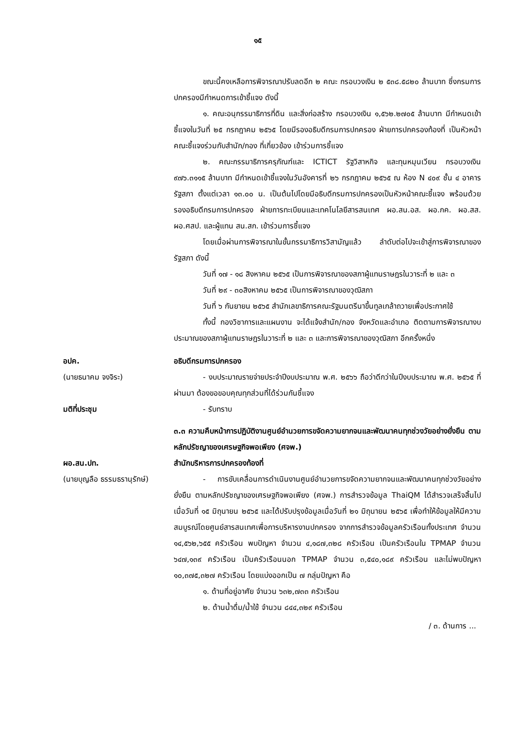๑๕
ขณะนี้คงเหลือการพิจารณาปรับลดอีก ๒ คณะ กรอบวงเงิน ๒ ๕๓๘.๕๘๒๐ ล้านบาท ซึ่งกรมการปกครองมีกำหนดการเข้าชี้แจง ดังนี้
๑. คณะอนุกรรมาธิการที่ดิน และสิ่งก่อสร้าง กรอบวงเงิน ๑,๕๖๒.๒๗๐๕ ล้านบาท มีกำหนดเข้าชี้แจงในวันที่ ๒๕ กรกฎาคม ๒๕๖๕ โดยมีรองอธิบดีกรมการปกครอง ฝ่ายการปกครองท้องที่ เป็นหัวหน้าคณะชี้แจงร่วมกับสำนัก/กอง ที่เกี่ยวข้อง เข้าร่วมการชี้แจง
๒. คณะกรรมาธิการครุภัณฑ์และ ICTICT รัฐวิสาหกิจ และทุนหมุนเวียน กรอบวงเงิน ๙๗๖.๓๑๑๕ ล้านบาท มีกำหนดเข้าชี้แจงในวันอังคารที่ ๒๖ กรกฎาคม ๒๕๖๕ ณ ห้อง N ๔๐๙ ชั้น ๔ อาคารรัฐสภา ตั้งแต่เวลา ๑๓.๐๐ น. เป็นต้นไปโดยมีอธิบดีกรมการปกครองเป็นหัวหน้าคณะชี้แจง พร้อมด้วยรองอธิบดีกรมการปกครอง ฝ่ายการทะเบียนและเทคโนโลยีสารสนเทศ ผอ.สน.อส. ผอ.กค. ผอ.สส. ผอ.ศสป. และผู้แทน สน.สก. เข้าร่วมการชี้แจง
โดยเมื่อผ่านการพิจารณาในขั้นกรรมาธิการวิสามัญแล้ว ลำดับต่อไปจะเข้าสู่การพิจารณาของรัฐสภา ดังนี้
วันที่ ๑๗ - ๑๘ สิงหาคม ๒๕๖๕ เป็นการพิจารณาของสภาผู้แทนราษฎรในวาระที่ ๒ และ ๓
วันที่ ๒๙ - ๓๐สิงหาคม ๒๕๖๕ เป็นการพิจารณาของวุฒิสภา
วันที่ ๖ กันยายน ๒๕๖๕ สำนักเลขาธิการคณะรัฐมนตรีนาขึ้นทูลเกล้าถวายเพื่อประกาศใช้
ทั้งนี้ กองวิชาการและแผนงาน จะได้แจ้งสำนัก/กอง จังหวัดและอำเภอ ติดตามการพิจารณางบประมาณของสภาผู้แทนราษฎรในวาระที่ ๒ และ ๓ และการพิจารณาของวุฒิสภา อีกครั้งหนึ่ง
อปค.
(นายธนาคม จงจิระ)
อธิบดีกรมการปกครอง
- งบประมาณรายจ่ายประจำปีงบประมาณ พ.ศ. ๒๕๖๖ ถือว่าดีกว่าในปีงบประมาณ พ.ศ. ๒๕๖๕ ที่ผ่านมา ต้องขอขอบคุณทุกส่วนที่ได้ร่วมกันชี้แจง
มติที่ประชุม - รับทราบ
๓.๓ ความคืบหน้าการปฏิบัติงานศูนย์อำนวยการขจัดความยากจนและพัฒนาคนทุกช่วงวัยอย่างยั่งยืน ตามหลักปรัชญาของเศรษฐกิจพอเพียง (ศจพ.)
ผอ.สน.ปท.
(นายบุญลือ ธรรมธรานุรักษ์)
สำนักบริหารการปกครองท้องที่
- การขับเคลื่อนการดำเนินงานศูนย์อำนวยการขจัดความยากจนและพัฒนาคนทุกช่วงวัยอย่างยั่งยืน ตามหลักปรัชญาของเศรษฐกิจพอเพียง (ศจพ.) การสำรวจข้อมูล ThaiQM ได้สำรวจเสร็จสิ้นไปเมื่อวันที่ ๑๕ มิถุนายน ๒๕๖๕ และได้ปรับปรุงข้อมูลเมื่อวันที่ ๒๑ มิถุนายน ๒๕๖๕ เพื่อทำให้ข้อมูลให้มีความสมบูรณ์โดยศูนย์สารสนเทศเพื่อการบริหารงานปกครอง จากการสำรวจข้อมูลครัวเรือนทั้งประเทศ จำนวน ๑๔,๕๖๒,๖๕๕ ครัวเรือน พบปัญหา จำนวน ๔,๑๘๗,๓๒๘ ครัวเรือน เป็นครัวเรือนใน TPMAP จำนวน ๖๔๗,๑๓๙ ครัวเรือน เป็นครัวเรือนนอก TPMAP จำนวน ๓,๕๔๐,๑๘๙ ครัวเรือน และไม่พบปัญหา ๑๐,๓๗๕,๓๒๗ ครัวเรือน โดยแบ่งออกเป็น ๗ กลุ่มปัญหา คือ
๑. ด้านที่อยู่อาศัย จำนวน ๖๓๒,๗๓๓ ครัวเรือน
๒. ด้านน้ำดื่ม/น้ำใช้ จำนวน ๘๔๔,๓๒๙ ครัวเรือน
/ ๓. ด้านการ ...